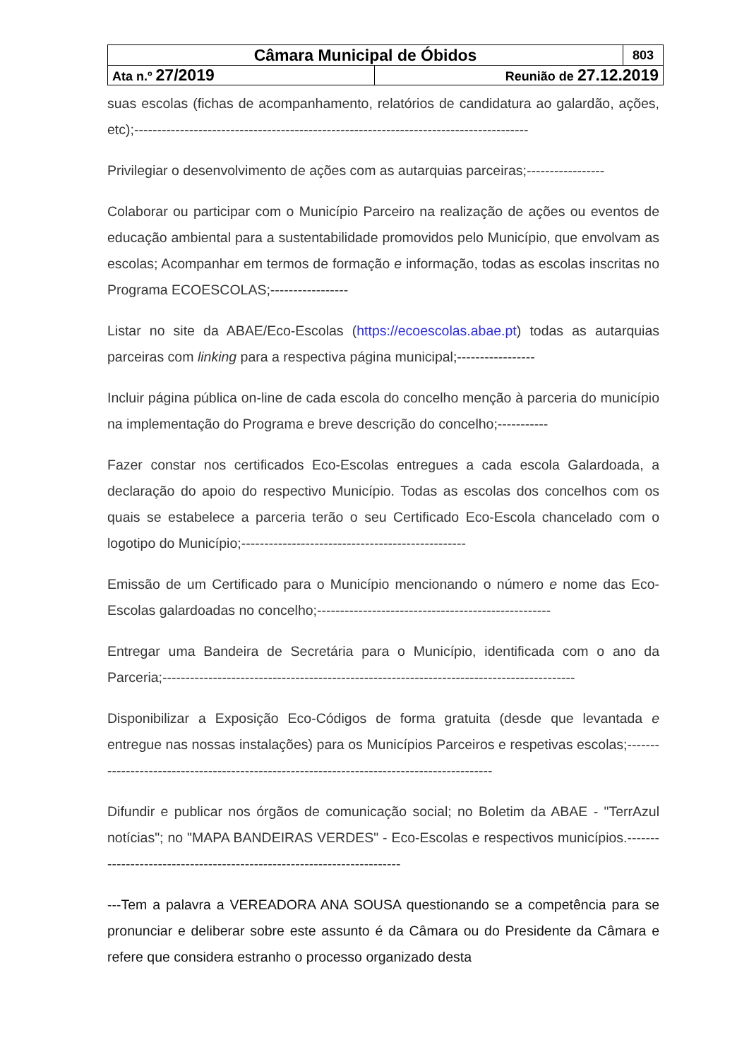| Câmara Municipal de Óbidos | | 803 |
| Ata n.º 27/2019 | Reunião de 27.12.2019 | |
suas escolas (fichas de acompanhamento, relatórios de candidatura ao galardão, ações, etc);--------------------------------------------------------------------------------------
Privilegiar o desenvolvimento de ações com as autarquias parceiras;-----------------
Colaborar ou participar com o Município Parceiro na realização de ações ou eventos de educação ambiental para a sustentabilidade promovidos pelo Município, que envolvam as escolas; Acompanhar em termos de formação e informação, todas as escolas inscritas no Programa ECOESCOLAS;-----------------
Listar no site da ABAE/Eco-Escolas (https://ecoescolas.abae.pt) todas as autarquias parceiras com linking para a respectiva página municipal;-----------------
Incluir página pública on-line de cada escola do concelho menção à parceria do município na implementação do Programa e breve descrição do concelho;-----------
Fazer constar nos certificados Eco-Escolas entregues a cada escola Galardoada, a declaração do apoio do respectivo Município. Todas as escolas dos concelhos com os quais se estabelece a parceria terão o seu Certificado Eco-Escola chancelado com o logotipo do Município;-------------------------------------------------
Emissão de um Certificado para o Município mencionando o número e nome das Eco-Escolas galardoadas no concelho;---------------------------------------------------
Entregar uma Bandeira de Secretária para o Município, identificada com o ano da Parceria;------------------------------------------------------------------------------------------
Disponibilizar a Exposição Eco-Códigos de forma gratuita (desde que levantada e entregue nas nossas instalações) para os Municípios Parceiros e respetivas escolas;-------------------------------------------------------------------------------------------
Difundir e publicar nos órgãos de comunicação social; no Boletim da ABAE - "TerrAzul notícias"; no "MAPA BANDEIRAS VERDES" - Eco-Escolas e respectivos municípios.-----------------------------------------------------------------------
---Tem a palavra a VEREADORA ANA SOUSA questionando se a competência para se pronunciar e deliberar sobre este assunto é da Câmara ou do Presidente da Câmara e refere que considera estranho o processo organizado desta